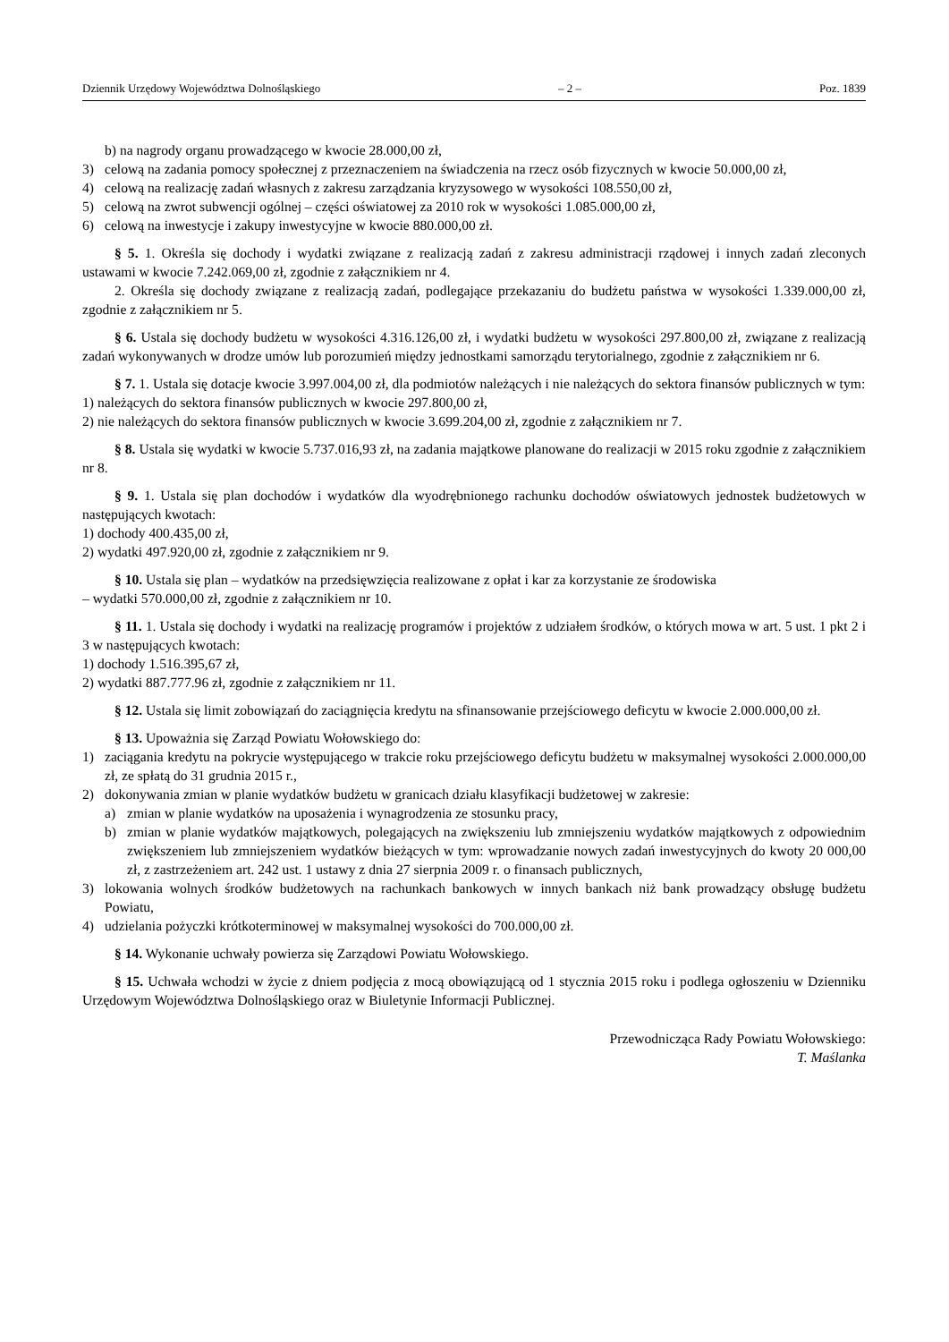Dziennik Urzędowy Województwa Dolnośląskiego – 2 – Poz. 1839
b) na nagrody organu prowadzącego w kwocie 28.000,00 zł,
3) celową na zadania pomocy społecznej z przeznaczeniem na świadczenia na rzecz osób fizycznych w kwocie 50.000,00 zł,
4) celową na realizację zadań własnych z zakresu zarządzania kryzysowego w wysokości 108.550,00 zł,
5) celową na zwrot subwencji ogólnej – części oświatowej za 2010 rok w wysokości 1.085.000,00 zł,
6) celową na inwestycje i zakupy inwestycyjne w kwocie 880.000,00 zł.
§ 5. 1. Określa się dochody i wydatki związane z realizacją zadań z zakresu administracji rządowej i innych zadań zleconych ustawami w kwocie 7.242.069,00 zł, zgodnie z załącznikiem nr 4.
2. Określa się dochody związane z realizacją zadań, podlegające przekazaniu do budżetu państwa w wysokości 1.339.000,00 zł, zgodnie z załącznikiem nr 5.
§ 6. Ustala się dochody budżetu w wysokości 4.316.126,00 zł, i wydatki budżetu w wysokości 297.800,00 zł, związane z realizacją zadań wykonywanych w drodze umów lub porozumień między jednostkami samorządu terytorialnego, zgodnie z załącznikiem nr 6.
§ 7. 1. Ustala się dotacje kwocie 3.997.004,00 zł, dla podmiotów należących i nie należących do sektora finansów publicznych w tym:
1) należących do sektora finansów publicznych w kwocie 297.800,00 zł,
2) nie należących do sektora finansów publicznych w kwocie 3.699.204,00 zł, zgodnie z załącznikiem nr 7.
§ 8. Ustala się wydatki w kwocie 5.737.016,93 zł, na zadania majątkowe planowane do realizacji w 2015 roku zgodnie z załącznikiem nr 8.
§ 9. 1. Ustala się plan dochodów i wydatków dla wyodrębnionego rachunku dochodów oświatowych jednostek budżetowych w następujących kwotach:
1) dochody 400.435,00 zł,
2) wydatki 497.920,00 zł, zgodnie z załącznikiem nr 9.
§ 10. Ustala się plan – wydatków na przedsięwzięcia realizowane z opłat i kar za korzystanie ze środowiska
– wydatki 570.000,00 zł, zgodnie z załącznikiem nr 10.
§ 11. 1. Ustala się dochody i wydatki na realizację programów i projektów z udziałem środków, o których mowa w art. 5 ust. 1 pkt 2 i 3 w następujących kwotach:
1) dochody 1.516.395,67 zł,
2) wydatki 887.777.96 zł, zgodnie z załącznikiem nr 11.
§ 12. Ustala się limit zobowiązań do zaciągnięcia kredytu na sfinansowanie przejściowego deficytu w kwocie 2.000.000,00 zł.
§ 13. Upoważnia się Zarząd Powiatu Wołowskiego do:
1) zaciągania kredytu na pokrycie występującego w trakcie roku przejściowego deficytu budżetu w maksymalnej wysokości 2.000.000,00 zł, ze spłatą do 31 grudnia 2015 r.,
2) dokonywania zmian w planie wydatków budżetu w granicach działu klasyfikacji budżetowej w zakresie:
a) zmian w planie wydatków na uposażenia i wynagrodzenia ze stosunku pracy,
b) zmian w planie wydatków majątkowych, polegających na zwiększeniu lub zmniejszeniu wydatków majątkowych z odpowiednim zwiększeniem lub zmniejszeniem wydatków bieżących w tym: wprowadzanie nowych zadań inwestycyjnych do kwoty 20 000,00 zł, z zastrzeżeniem art. 242 ust. 1 ustawy z dnia 27 sierpnia 2009 r. o finansach publicznych,
3) lokowania wolnych środków budżetowych na rachunkach bankowych w innych bankach niż bank prowadzący obsługę budżetu Powiatu,
4) udzielania pożyczki krótkoterminowej w maksymalnej wysokości do 700.000,00 zł.
§ 14. Wykonanie uchwały powierza się Zarządowi Powiatu Wołowskiego.
§ 15. Uchwała wchodzi w życie z dniem podjęcia z mocą obowiązującą od 1 stycznia 2015 roku i podlega ogłoszeniu w Dzienniku Urzędowym Województwa Dolnośląskiego oraz w Biuletynie Informacji Publicznej.
Przewodnicząca Rady Powiatu Wołowskiego:
T. Maślanka